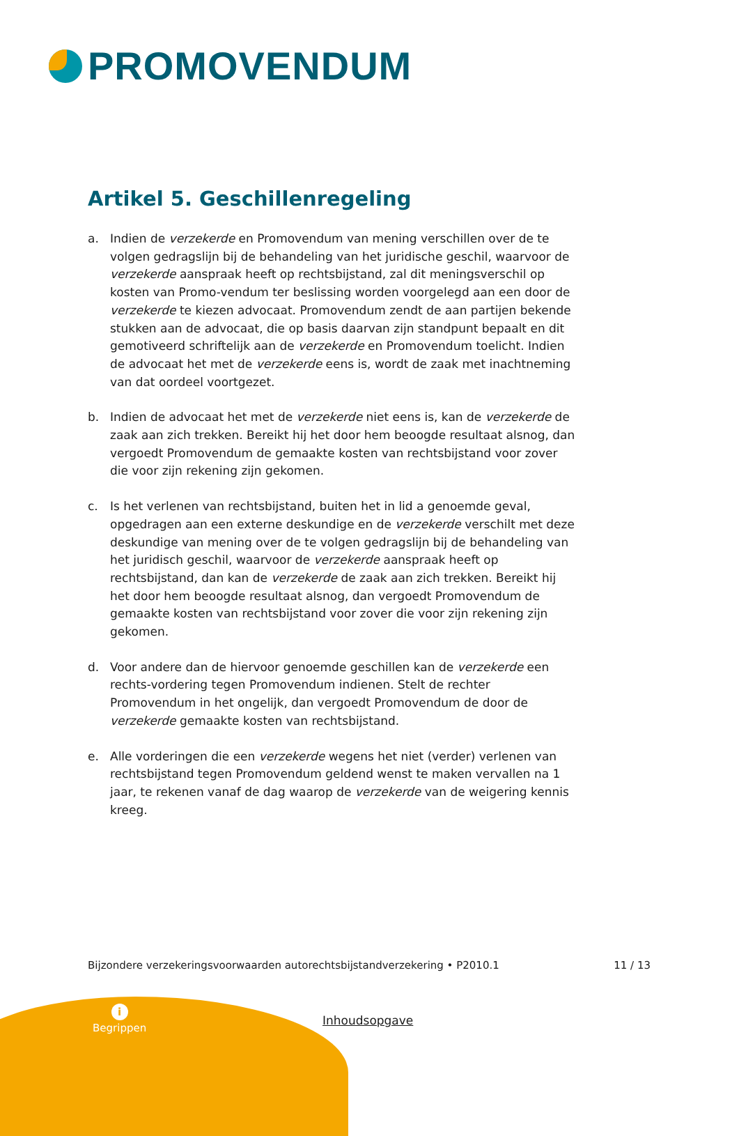PROMOVENDUM
Artikel 5. Geschillenregeling
a. Indien de verzekerde en Promovendum van mening verschillen over de te volgen gedragslijn bij de behandeling van het juridische geschil, waarvoor de verzekerde aanspraak heeft op rechtsbijstand, zal dit meningsverschil op kosten van Promo-vendum ter beslissing worden voorgelegd aan een door de verzekerde te kiezen advocaat. Promovendum zendt de aan partijen bekende stukken aan de advocaat, die op basis daarvan zijn standpunt bepaalt en dit gemotiveerd schriftelijk aan de verzekerde en Promovendum toelicht. Indien de advocaat het met de verzekerde eens is, wordt de zaak met inachtneming van dat oordeel voortgezet.
b. Indien de advocaat het met de verzekerde niet eens is, kan de verzekerde de zaak aan zich trekken. Bereikt hij het door hem beoogde resultaat alsnog, dan vergoedt Promovendum de gemaakte kosten van rechtsbijstand voor zover die voor zijn rekening zijn gekomen.
c. Is het verlenen van rechtsbijstand, buiten het in lid a genoemde geval, opgedragen aan een externe deskundige en de verzekerde verschilt met deze deskundige van mening over de te volgen gedragslijn bij de behandeling van het juridisch geschil, waarvoor de verzekerde aanspraak heeft op rechtsbijstand, dan kan de verzekerde de zaak aan zich trekken. Bereikt hij het door hem beoogde resultaat alsnog, dan vergoedt Promovendum de gemaakte kosten van rechtsbijstand voor zover die voor zijn rekening zijn gekomen.
d. Voor andere dan de hiervoor genoemde geschillen kan de verzekerde een rechts-vordering tegen Promovendum indienen. Stelt de rechter Promovendum in het ongelijk, dan vergoedt Promovendum de door de verzekerde gemaakte kosten van rechtsbijstand.
e. Alle vorderingen die een verzekerde wegens het niet (verder) verlenen van rechtsbijstand tegen Promovendum geldend wenst te maken vervallen na 1 jaar, te rekenen vanaf de dag waarop de verzekerde van de weigering kennis kreeg.
Bijzondere verzekeringsvoorwaarden autorechtsbijstandverzekering • P2010.1 11 / 13
i
Begrippen
Inhoudsopgave